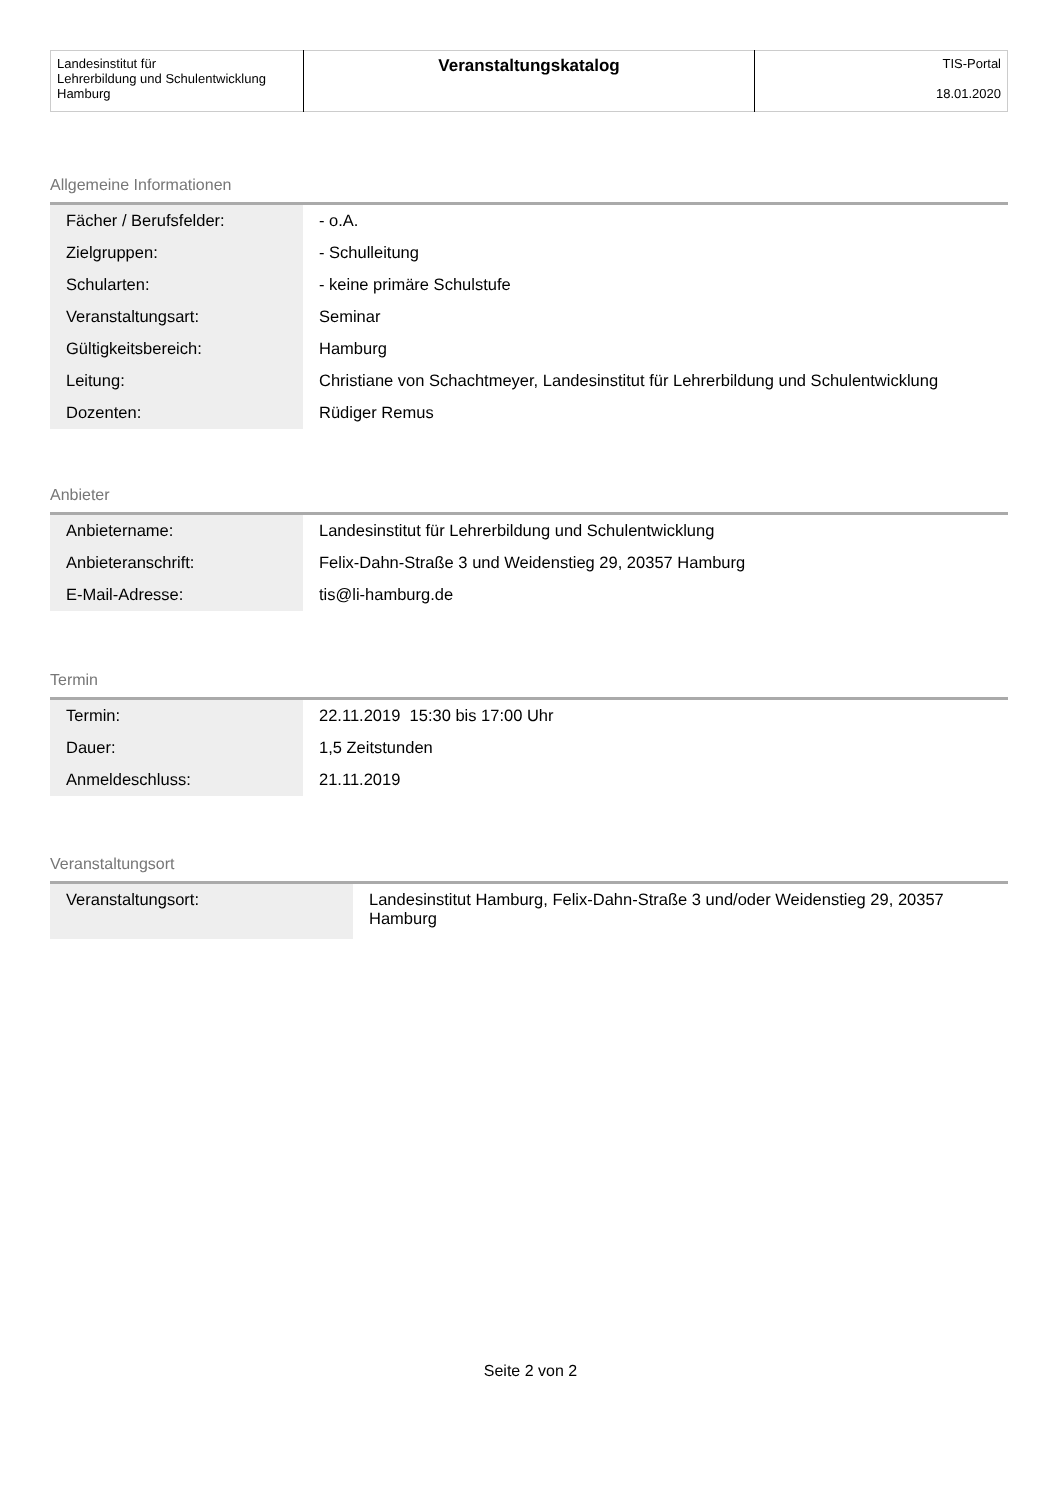| Landesinstitut für Lehrerbildung und Schulentwicklung Hamburg | Veranstaltungskatalog | TIS-Portal 18.01.2020 |
Allgemeine Informationen
| Fächer / Berufsfelder: | - o.A. |
| Zielgruppen: | - Schulleitung |
| Schularten: | - keine primäre Schulstufe |
| Veranstaltungsart: | Seminar |
| Gültigkeitsbereich: | Hamburg |
| Leitung: | Christiane von Schachtmeyer, Landesinstitut für Lehrerbildung und Schulentwicklung |
| Dozenten: | Rüdiger Remus |
Anbieter
| Anbietername: | Landesinstitut für Lehrerbildung und Schulentwicklung |
| Anbieteranschrift: | Felix-Dahn-Straße 3 und Weidenstieg 29, 20357 Hamburg |
| E-Mail-Adresse: | tis@li-hamburg.de |
Termin
| Termin: | 22.11.2019 15:30 bis 17:00 Uhr |
| Dauer: | 1,5 Zeitstunden |
| Anmeldeschluss: | 21.11.2019 |
Veranstaltungsort
| Veranstaltungsort: | Landesinstitut Hamburg, Felix-Dahn-Straße 3 und/oder Weidenstieg 29, 20357 Hamburg |
Seite 2 von 2